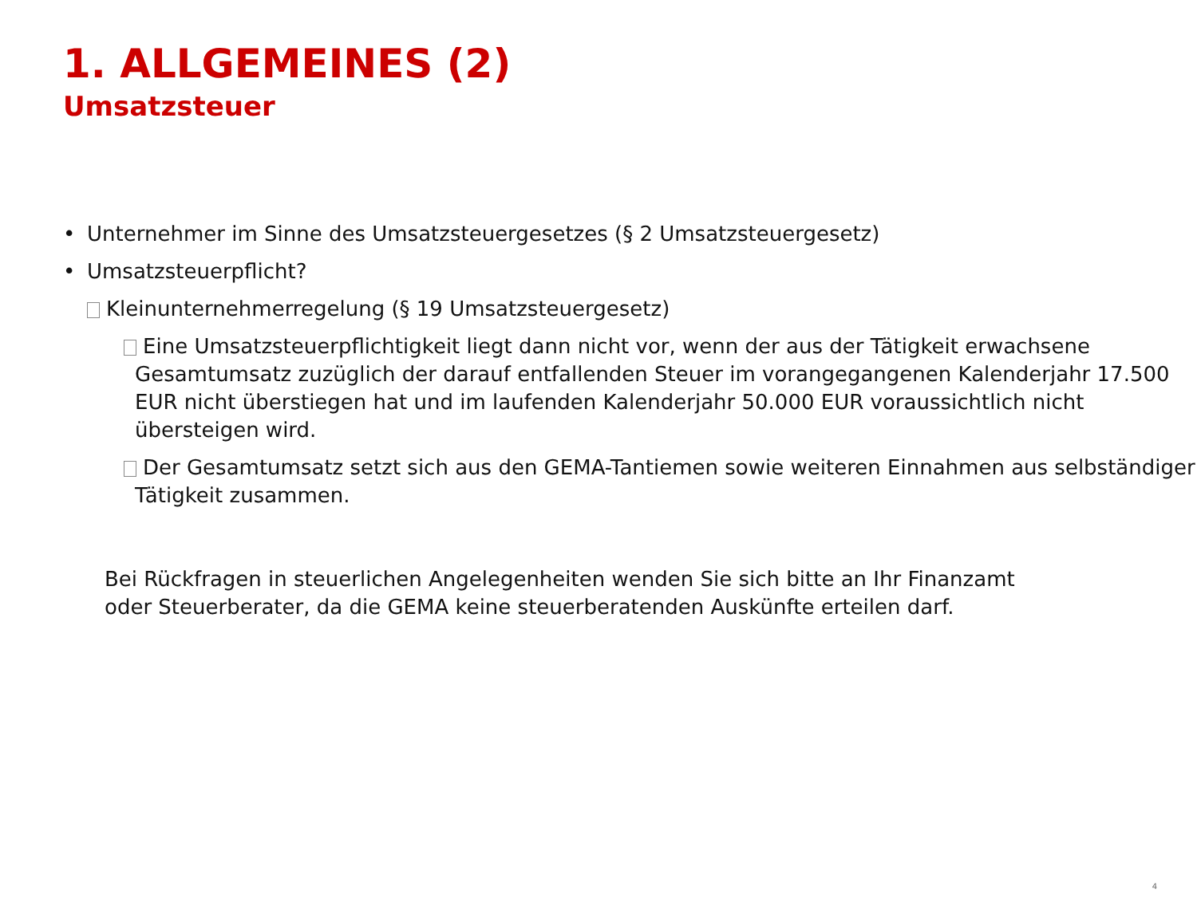1. ALLGEMEINES (2)
Umsatzsteuer
• Unternehmer im Sinne des Umsatzsteuergesetzes (§ 2 Umsatzsteuergesetz)
• Umsatzsteuerpflicht?
Kleinunternehmerregelung (§ 19 Umsatzsteuergesetz)
Eine Umsatzsteuerpflichtigkeit liegt dann nicht vor, wenn der aus der Tätigkeit erwachsene Gesamtumsatz zuzüglich der darauf entfallenden Steuer im vorangegangenen Kalenderjahr 17.500 EUR nicht überstiegen hat und im laufenden Kalenderjahr 50.000 EUR voraussichtlich nicht übersteigen wird.
Der Gesamtumsatz setzt sich aus den GEMA-Tantiemen sowie weiteren Einnahmen aus selbständiger Tätigkeit zusammen.
Bei Rückfragen in steuerlichen Angelegenheiten wenden Sie sich bitte an Ihr Finanzamt oder Steuerberater, da die GEMA keine steuerberatenden Auskünfte erteilen darf.
4